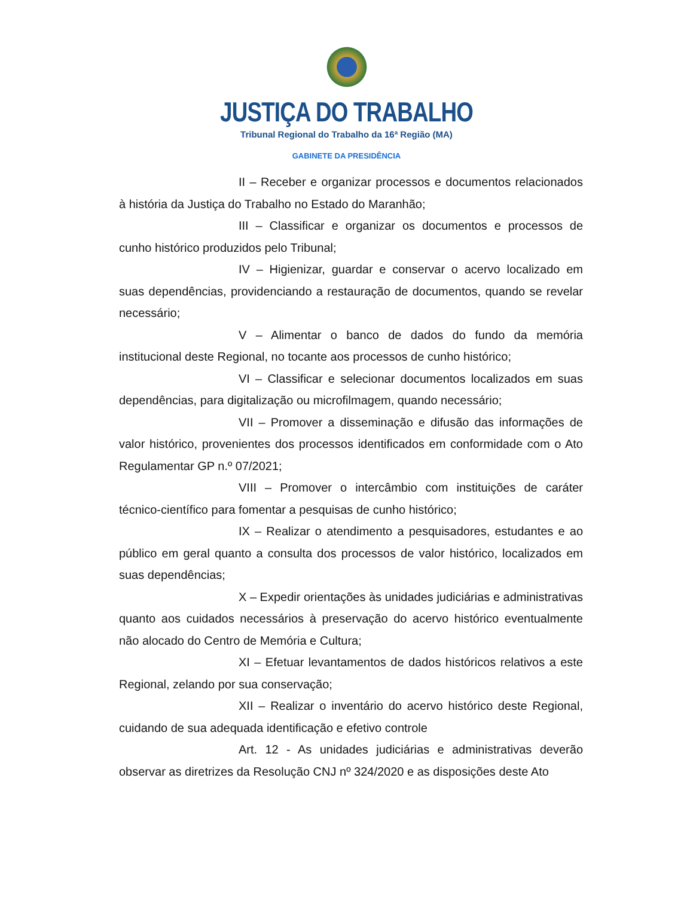JUSTIÇA DO TRABALHO
Tribunal Regional do Trabalho da 16ª Região (MA)
GABINETE DA PRESIDÊNCIA
II – Receber e organizar processos e documentos relacionados à história da Justiça do Trabalho no Estado do Maranhão;
III – Classificar e organizar os documentos e processos de cunho histórico produzidos pelo Tribunal;
IV – Higienizar, guardar e conservar o acervo localizado em suas dependências, providenciando a restauração de documentos, quando se revelar necessário;
V – Alimentar o banco de dados do fundo da memória institucional deste Regional, no tocante aos processos de cunho histórico;
VI – Classificar e selecionar documentos localizados em suas dependências, para digitalização ou microfilmagem, quando necessário;
VII – Promover a disseminação e difusão das informações de valor histórico, provenientes dos processos identificados em conformidade com o Ato Regulamentar GP n.º 07/2021;
VIII – Promover o intercâmbio com instituições de caráter técnico-científico para fomentar a pesquisas de cunho histórico;
IX – Realizar o atendimento a pesquisadores, estudantes e ao público em geral quanto a consulta dos processos de valor histórico, localizados em suas dependências;
X – Expedir orientações às unidades judiciárias e administrativas quanto aos cuidados necessários à preservação do acervo histórico eventualmente não alocado do Centro de Memória e Cultura;
XI – Efetuar levantamentos de dados históricos relativos a este Regional, zelando por sua conservação;
XII – Realizar o inventário do acervo histórico deste Regional, cuidando de sua adequada identificação e efetivo controle
Art. 12 - As unidades judiciárias e administrativas deverão observar as diretrizes da Resolução CNJ nº 324/2020 e as disposições deste Ato